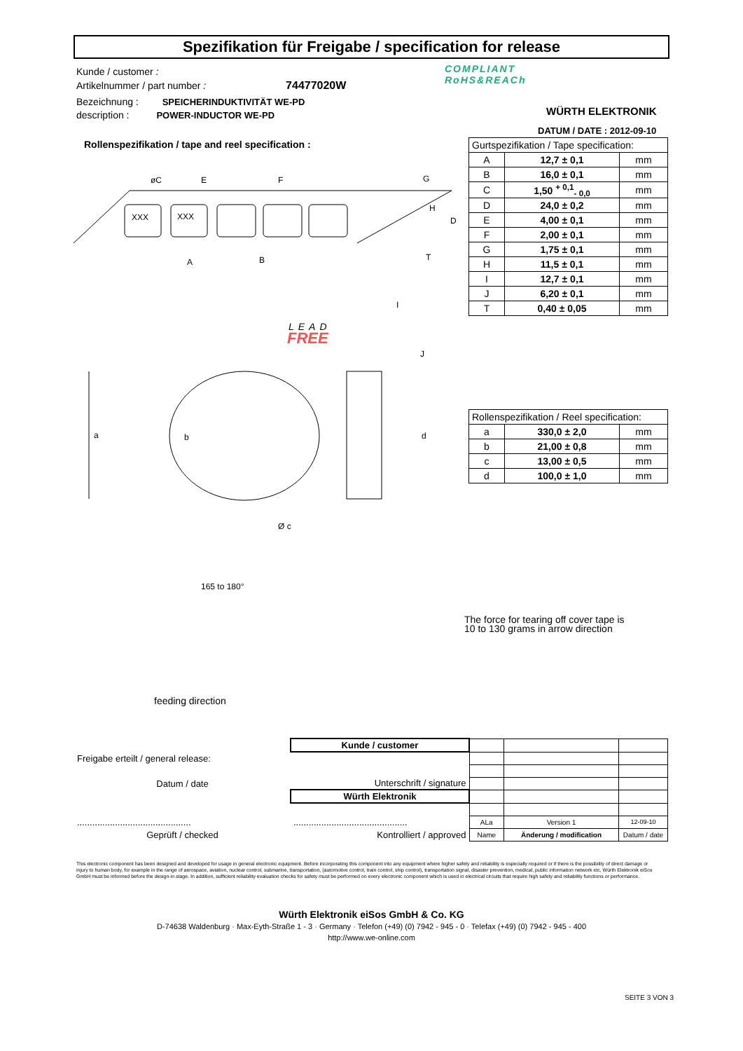Spezifikation für Freigabe / specification for release
Kunde / customer :
Artikelnummer / part number : 74477020W
Bezeichnung : SPEICHERINDUKTIVITÄT WE-PD
description : POWER-INDUCTOR WE-PD
COMPLIANT
RoHS&REACh
WÜRTH ELEKTRONIK
DATUM / DATE : 2012-09-10
Rollenspezifikation / tape and reel specification :
| Gurtspezifikation / Tape specification: | | |
| A | 12,7 ± 0,1 | mm |
| B | 16,0 ± 0,1 | mm |
| C | 1,50 <sup>+ 0,1</sup><sub>- 0,0</sub> | mm |
| D | 24,0 ± 0,2 | mm |
| E | 4,00 ± 0,1 | mm |
| F | 2,00 ± 0,1 | mm |
| G | 1,75 ± 0,1 | mm |
| H | 11,5 ± 0,1 | mm |
| I | 12,7 ± 0,1 | mm |
| J | 6,20 ± 0,1 | mm |
| T | 0,40 ± 0,05 | mm |
| Rollenspezifikation / Reel specification: | | |
| a | 330,0 ± 2,0 | mm |
| b | 21,00 ± 0,8 | mm |
| c | 13,00 ± 0,5 | mm |
| d | 100,0 ± 1,0 | mm |
øC E F G
H
D
XXX XXX
A B T
I
J
LEAD
FREE
a b d
Ø c
165 to 180°
feeding direction
The force for tearing off cover tape is
10 to 130 grams in arrow direction
| | Kunde / customer | | | |
| Freigabe erteilt / general release: | | | | |
| Datum / date | Unterschrift / signature | | | |
| | Würth Elektronik | | | |
| ............................................. | ............................................. | ALa | Version 1 | 12-09-10 |
| Geprüft / checked | Kontrolliert / approved | Name | Änderung / modification | Datum / date |
This electronic component has been designed and developed for usage in general electronic equipment. Before incorporating this component into any equipment where higher safety and reliability is especially required or if there is the possibility of direct damage or injury to human body, for example in the range of aerospace, aviation, nuclear control, submarine, transportation, (automotive control, train control, ship control), transportation signal, disaster prevention, medical, public information network etc, Würth Elektronik eiSos GmbH must be informed before the design-in stage. In addition, sufficient reliability evaluation checks for safety must be performed on every electronic component which is used in electrical circuits that require high safety and reliability functions or performance.
Würth Elektronik eiSos GmbH & Co. KG
D-74638 Waldenburg · Max-Eyth-Straße 1 - 3 · Germany · Telefon (+49) (0) 7942 - 945 - 0 · Telefax (+49) (0) 7942 - 945 - 400
http://www.we-online.com
SEITE 3 VON 3